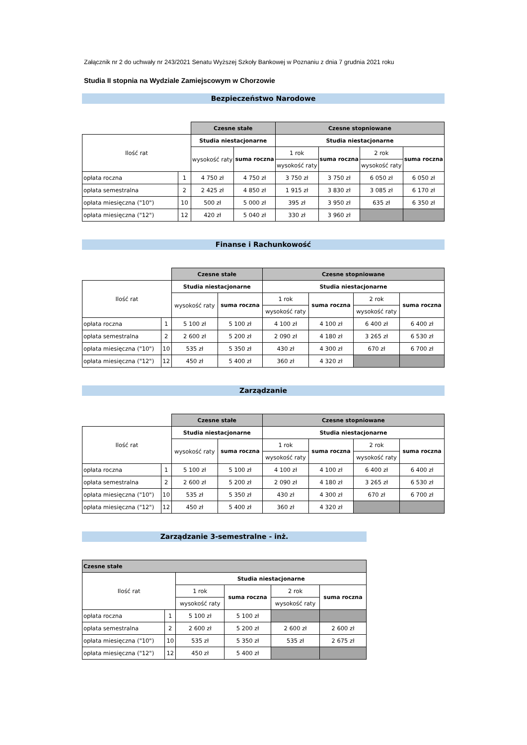Załącznik nr 2 do uchwały nr 243/2021 Senatu Wyższej Szkoły Bankowej w Poznaniu z dnia 7 grudnia 2021 roku
Studia II stopnia na Wydziale Zamiejscowym w Chorzowie
Bezpieczeństwo Narodowe
| | | Czesne stałe | | Czesne stopniowane | | | |
| Ilość rat | | Studia niestacjonarne | | Studia niestacjonarne | | | |
| | | wysokość raty | suma roczna | 1 rok | suma roczna | 2 rok | suma roczna |
| | | | | wysokość raty | | wysokość raty | |
| opłata roczna | 1 | 4 750 zł | 4 750 zł | 3 750 zł | 3 750 zł | 6 050 zł | 6 050 zł |
| opłata semestralna | 2 | 2 425 zł | 4 850 zł | 1 915 zł | 3 830 zł | 3 085 zł | 6 170 zł |
| opłata miesięczna ("10") | 10 | 500 zł | 5 000 zł | 395 zł | 3 950 zł | 635 zł | 6 350 zł |
| opłata miesięczna ("12") | 12 | 420 zł | 5 040 zł | 330 zł | 3 960 zł | | |
Finanse i Rachunkowość
| | | Czesne stałe | | Czesne stopniowane | | | |
| Ilość rat | | Studia niestacjonarne | | Studia niestacjonarne | | | |
| | | wysokość raty | suma roczna | 1 rok | suma roczna | 2 rok | suma roczna |
| | | | | wysokość raty | | wysokość raty | |
| opłata roczna | 1 | 5 100 zł | 5 100 zł | 4 100 zł | 4 100 zł | 6 400 zł | 6 400 zł |
| opłata semestralna | 2 | 2 600 zł | 5 200 zł | 2 090 zł | 4 180 zł | 3 265 zł | 6 530 zł |
| opłata miesięczna ("10") | 10 | 535 zł | 5 350 zł | 430 zł | 4 300 zł | 670 zł | 6 700 zł |
| opłata miesięczna ("12") | 12 | 450 zł | 5 400 zł | 360 zł | 4 320 zł | | |
Zarządzanie
| | | Czesne stałe | | Czesne stopniowane | | | |
| Ilość rat | | Studia niestacjonarne | | Studia niestacjonarne | | | |
| | | wysokość raty | suma roczna | 1 rok | suma roczna | 2 rok | suma roczna |
| | | | | wysokość raty | | wysokość raty | |
| opłata roczna | 1 | 5 100 zł | 5 100 zł | 4 100 zł | 4 100 zł | 6 400 zł | 6 400 zł |
| opłata semestralna | 2 | 2 600 zł | 5 200 zł | 2 090 zł | 4 180 zł | 3 265 zł | 6 530 zł |
| opłata miesięczna ("10") | 10 | 535 zł | 5 350 zł | 430 zł | 4 300 zł | 670 zł | 6 700 zł |
| opłata miesięczna ("12") | 12 | 450 zł | 5 400 zł | 360 zł | 4 320 zł | | |
Zarządzanie 3-semestralne - inż.
| Czesne stałe | | | | | |
| --- | --- | --- | --- | --- | --- |
| Ilość rat | | Studia niestacjonarne | | | |
| | | 1 rok | suma roczna | 2 rok | suma roczna |
| | | wysokość raty | | wysokość raty | |
| opłata roczna | 1 | 5 100 zł | 5 100 zł | | |
| opłata semestralna | 2 | 2 600 zł | 5 200 zł | 2 600 zł | 2 600 zł |
| opłata miesięczna ("10") | 10 | 535 zł | 5 350 zł | 535 zł | 2 675 zł |
| opłata miesięczna ("12") | 12 | 450 zł | 5 400 zł | | |